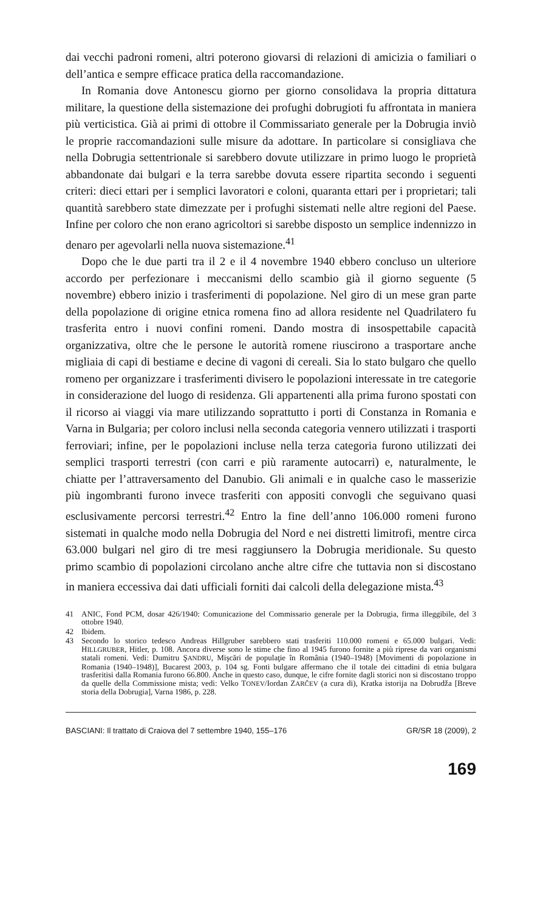dai vecchi padroni romeni, altri poterono giovarsi di relazioni di amicizia o familiari o dell’antica e sempre efficace pratica della raccomandazione.
In Romania dove Antonescu giorno per giorno consolidava la propria dittatura militare, la questione della sistemazione dei profughi dobrugioti fu affrontata in maniera più verticistica. Già ai primi di ottobre il Commissariato generale per la Dobrugia inviò le proprie raccomandazioni sulle misure da adottare. In particolare si consigliava che nella Dobrugia settentrionale si sarebbero dovute utilizzare in primo luogo le proprietà abbandonate dai bulgari e la terra sarebbe dovuta essere ripartita secondo i seguenti criteri: dieci ettari per i semplici lavoratori e coloni, quaranta ettari per i proprietari; tali quantità sarebbero state dimezzate per i profughi sistemati nelle altre regioni del Paese. Infine per coloro che non erano agricoltori si sarebbe disposto un semplice indennizzo in denaro per agevolarli nella nuova sistemazione.<sup>41</sup>
Dopo che le due parti tra il 2 e il 4 novembre 1940 ebbero concluso un ulteriore accordo per perfezionare i meccanismi dello scambio già il giorno seguente (5 novembre) ebbero inizio i trasferimenti di popolazione. Nel giro di un mese gran parte della popolazione di origine etnica romena fino ad allora residente nel Quadrilatero fu trasferita entro i nuovi confini romeni. Dando mostra di insospettabile capacità organizzativa, oltre che le persone le autorità romene riuscirono a trasportare anche migliaia di capi di bestiame e decine di vagoni di cereali. Sia lo stato bulgaro che quello romeno per organizzare i trasferimenti divisero le popolazioni interessate in tre categorie in considerazione del luogo di residenza. Gli appartenenti alla prima furono spostati con il ricorso ai viaggi via mare utilizzando soprattutto i porti di Constanza in Romania e Varna in Bulgaria; per coloro inclusi nella seconda categoria vennero utilizzati i trasporti ferroviari; infine, per le popolazioni incluse nella terza categoria furono utilizzati dei semplici trasporti terrestri (con carri e più raramente autocarri) e, naturalmente, le chiatte per l’attraversamento del Danubio. Gli animali e in qualche caso le masserizie più ingombranti furono invece trasferiti con appositi convogli che seguivano quasi esclusivamente percorsi terrestri.<sup>42</sup> Entro la fine dell’anno 106.000 romeni furono sistemati in qualche modo nella Dobrugia del Nord e nei distretti limitrofi, mentre circa 63.000 bulgari nel giro di tre mesi raggiunsero la Dobrugia meridionale. Su questo primo scambio di popolazioni circolano anche altre cifre che tuttavia non si discostano in maniera eccessiva dai dati ufficiali forniti dai calcoli della delegazione mista.<sup>43</sup>
41 ANIC, Fond PCM, dosar 426/1940: Comunicazione del Commissario generale per la Dobrugia, firma illeggibile, del 3 ottobre 1940.
42 Ibidem.
43 Secondo lo storico tedesco Andreas Hillgruber sarebbero stati trasferiti 110.000 romeni e 65.000 bulgari. Vedi: HILLGRUBER, Hitler, p. 108. Ancora diverse sono le stime che fino al 1945 furono fornite a più riprese da vari organismi statali romeni. Vedi: Dumitru ŞANDRU, Mişcări de populaţie în România (1940–1948) [Movimenti di popolazione in Romania (1940–1948)], Bucarest 2003, p. 104 sg. Fonti bulgare affermano che il totale dei cittadini di etnia bulgara trasferitisi dalla Romania furono 66.800. Anche in questo caso, dunque, le cifre fornite dagli storici non si discostano troppo da quelle della Commissione mista; vedi: Velko TONEV/Iordan ZARČEV (a cura di), Kratka istorija na Dobrudža [Breve storia della Dobrugia], Varna 1986, p. 228.
BASCIANI: Il trattato di Craiova del 7 settembre 1940, 155–176 GR/SR 18 (2009), 2
169